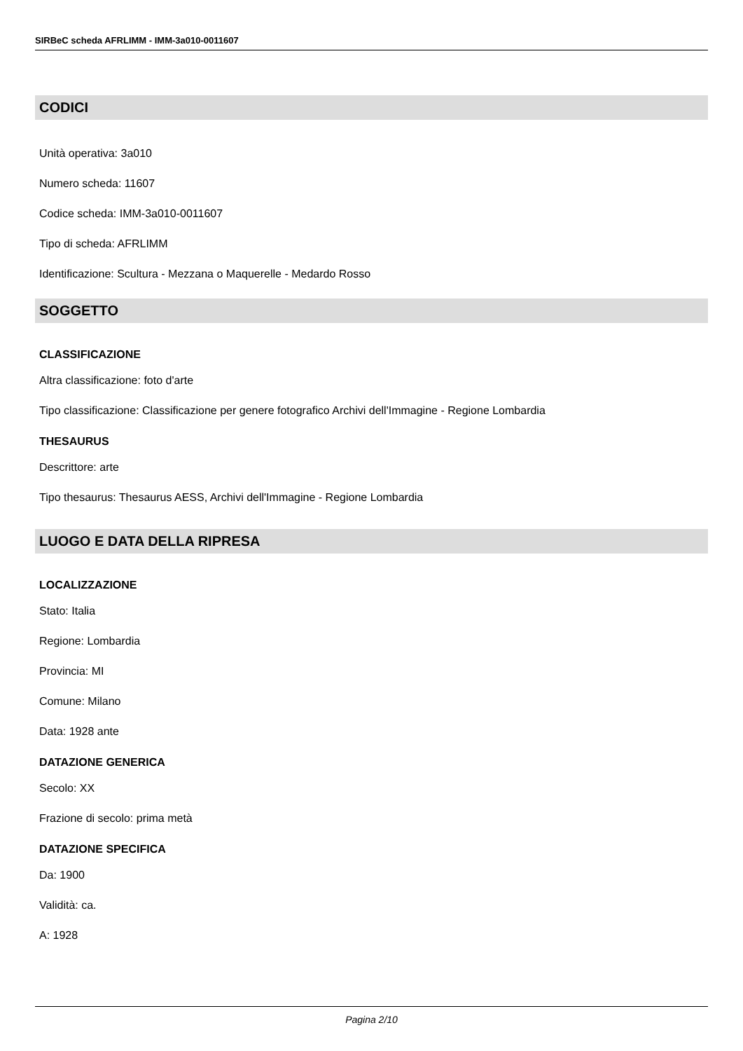SIRBeC scheda AFRLIMM - IMM-3a010-0011607
CODICI
Unità operativa: 3a010
Numero scheda: 11607
Codice scheda: IMM-3a010-0011607
Tipo di scheda: AFRLIMM
Identificazione: Scultura - Mezzana o Maquerelle - Medardo Rosso
SOGGETTO
CLASSIFICAZIONE
Altra classificazione: foto d'arte
Tipo classificazione: Classificazione per genere fotografico Archivi dell'Immagine - Regione Lombardia
THESAURUS
Descrittore: arte
Tipo thesaurus: Thesaurus AESS, Archivi dell'Immagine - Regione Lombardia
LUOGO E DATA DELLA RIPRESA
LOCALIZZAZIONE
Stato: Italia
Regione: Lombardia
Provincia: MI
Comune: Milano
Data: 1928 ante
DATAZIONE GENERICA
Secolo: XX
Frazione di secolo: prima metà
DATAZIONE SPECIFICA
Da: 1900
Validità: ca.
A: 1928
Pagina 2/10